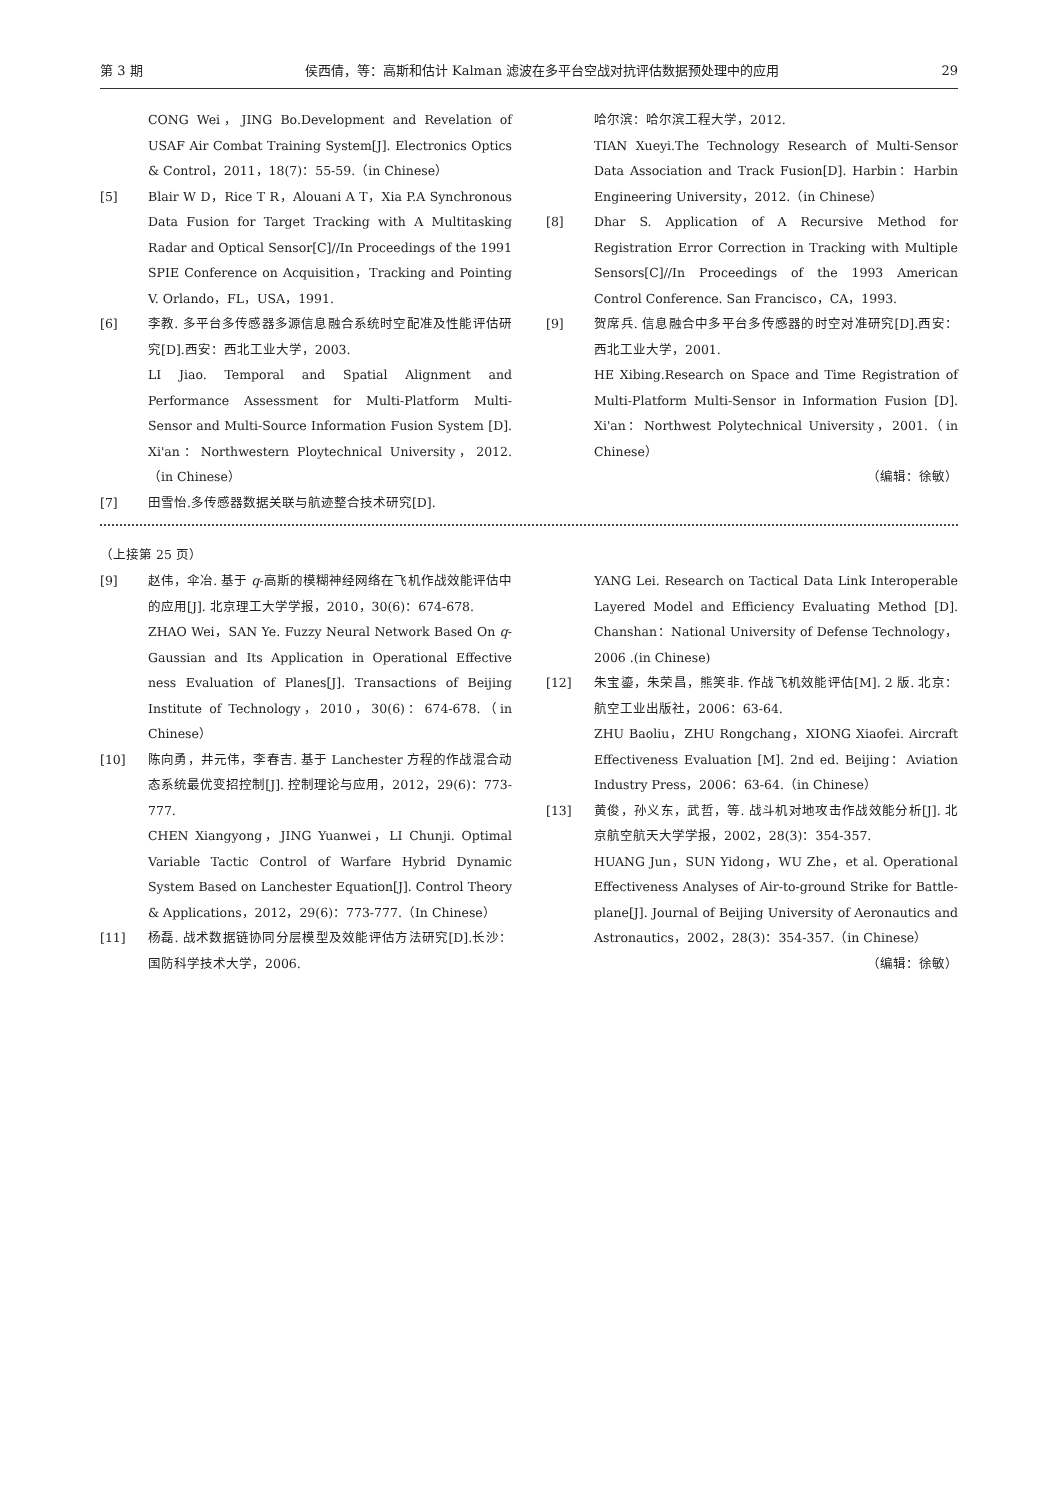第 3 期 侯西倩，等：高斯和估计 Kalman 滤波在多平台空战对抗评估数据预处理中的应用 29
CONG Wei，JING Bo.Development and Revelation of USAF Air Combat Training System[J]. Electronics Optics & Control，2011，18(7)：55-59.（in Chinese）
[5] Blair W D，Rice T R，Alouani A T，Xia P.A Synchronous Data Fusion for Target Tracking with A Multitasking Radar and Optical Sensor[C]//In Proceedings of the 1991 SPIE Conference on Acquisition，Tracking and Pointing V. Orlando，FL，USA，1991.
[6] 李教. 多平台多传感器多源信息融合系统时空配准及性能评估研究[D].西安：西北工业大学，2003.
LI Jiao. Temporal and Spatial Alignment and Performance Assessment for Multi-Platform Multi-Sensor and Multi-Source Information Fusion System [D]. Xi'an：Northwestern Ploytechnical University，2012.（in Chinese）
[7] 田雪怡.多传感器数据关联与航迹整合技术研究[D].
哈尔滨：哈尔滨工程大学，2012.
TIAN Xueyi.The Technology Research of Multi-Sensor Data Association and Track Fusion[D]. Harbin：Harbin Engineering University，2012.（in Chinese）
[8] Dhar S. Application of A Recursive Method for Registration Error Correction in Tracking with Multiple Sensors[C]//In Proceedings of the 1993 American Control Conference. San Francisco，CA，1993.
[9] 贺席兵. 信息融合中多平台多传感器的时空对准研究[D].西安：西北工业大学，2001.
HE Xibing.Research on Space and Time Registration of Multi-Platform Multi-Sensor in Information Fusion [D]. Xi'an：Northwest Polytechnical University，2001.（in Chinese）
（编辑：徐敏）
（上接第 25 页）
[9] 赵伟，伞冶. 基于 q-高斯的模糊神经网络在飞机作战效能评估中的应用[J]. 北京理工大学学报，2010，30(6)：674-678.
ZHAO Wei，SAN Ye. Fuzzy Neural Network Based On q-Gaussian and Its Application in Operational Effective ness Evaluation of Planes[J]. Transactions of Beijing Institute of Technology，2010，30(6)：674-678.（in Chinese）
[10] 陈向勇，井元伟，李春吉. 基于 Lanchester 方程的作战混合动态系统最优变招控制[J]. 控制理论与应用，2012，29(6)：773-777.
CHEN Xiangyong，JING Yuanwei，LI Chunji. Optimal Variable Tactic Control of Warfare Hybrid Dynamic System Based on Lanchester Equation[J]. Control Theory & Applications，2012，29(6)：773-777.（In Chinese）
[11] 杨磊. 战术数据链协同分层模型及效能评估方法研究[D].长沙：国防科学技术大学，2006.
YANG Lei. Research on Tactical Data Link Interoperable Layered Model and Efficiency Evaluating Method [D]. Chanshan：National University of Defense Technology，2006 .(in Chinese)
[12] 朱宝鎏，朱荣昌，熊笑非. 作战飞机效能评估[M]. 2 版. 北京：航空工业出版社，2006：63-64.
ZHU Baoliu，ZHU Rongchang，XIONG Xiaofei. Aircraft Effectiveness Evaluation [M]. 2nd ed. Beijing：Aviation Industry Press，2006：63-64.（in Chinese）
[13] 黄俊，孙义东，武哲，等. 战斗机对地攻击作战效能分析[J]. 北京航空航天大学学报，2002，28(3)：354-357.
HUANG Jun，SUN Yidong，WU Zhe，et al. Operational Effectiveness Analyses of Air-to-ground Strike for Battle-plane[J]. Journal of Beijing University of Aeronautics and Astronautics，2002，28(3)：354-357.（in Chinese）
（编辑：徐敏）